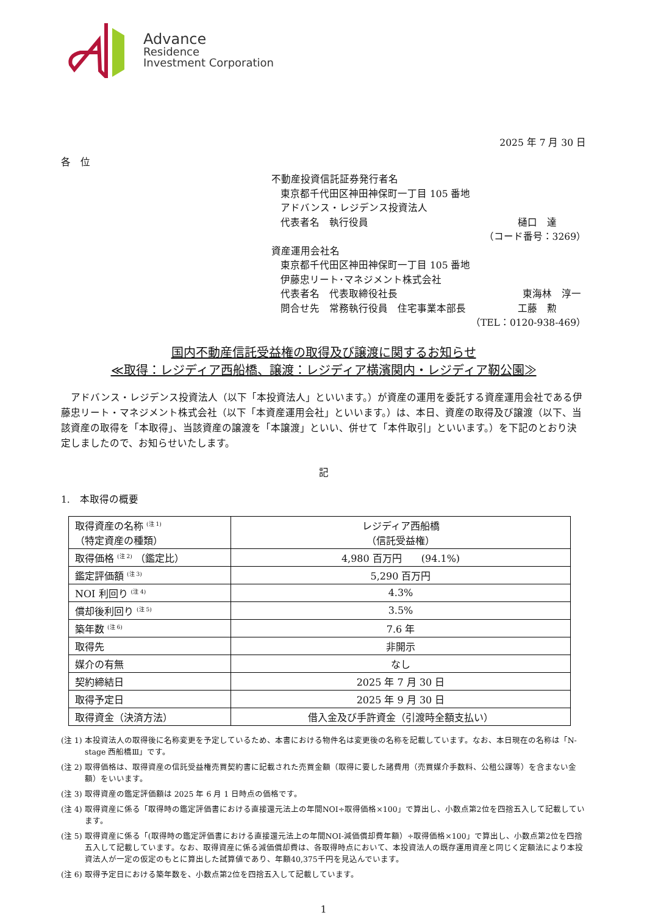Advance
Residence
Investment Corporation
2025 年 7 月 30 日
各　位
不動産投資信託証券発行者名
東京都千代田区神田神保町一丁目 105 番地
アドバンス・レジデンス投資法人
代表者名　執行役員 樋口　達
（コード番号：3269）
資産運用会社名
東京都千代田区神田神保町一丁目 105 番地
伊藤忠リート･マネジメント株式会社
代表者名　代表取締役社長 東海林　淳一
問合せ先　常務執行役員　住宅事業本部長 工藤　勲
（TEL：0120-938-469）
国内不動産信託受益権の取得及び譲渡に関するお知らせ
≪取得：レジディア西船橋、譲渡：レジディア横濱関内・レジディア靭公園≫
アドバンス・レジデンス投資法人（以下「本投資法人」といいます。）が資産の運用を委託する資産運用会社である伊藤忠リート・マネジメント株式会社（以下「本資産運用会社」といいます。）は、本日、資産の取得及び譲渡（以下、当該資産の取得を「本取得」、当該資産の譲渡を「本譲渡」といい、併せて「本件取引」といいます。）を下記のとおり決定しましたので、お知らせいたします。
記
1.　本取得の概要
| 取得資産の名称 <sup>(注 1)</sup> （特定資産の種類） | レジディア西船橋 （信託受益権） |
| 取得価格 <sup>(注 2)</sup> （鑑定比） | 4,980 百万円 (94.1%) |
| 鑑定評価額 <sup>(注 3)</sup> | 5,290 百万円 |
| NOI 利回り <sup>(注 4)</sup> | 4.3% |
| 償却後利回り <sup>(注 5)</sup> | 3.5% |
| 築年数 <sup>(注 6)</sup> | 7.6 年 |
| 取得先 | 非開示 |
| 媒介の有無 | なし |
| 契約締結日 | 2025 年 7 月 30 日 |
| 取得予定日 | 2025 年 9 月 30 日 |
| 取得資金（決済方法） | 借入金及び手許資金（引渡時全額支払い） |
(注 1) 本投資法人の取得後に名称変更を予定しているため、本書における物件名は変更後の名称を記載しています。なお、本日現在の名称は「N-stage 西船橋Ⅲ」です。
(注 2) 取得価格は、取得資産の信託受益権売買契約書に記載された売買金額（取得に要した諸費用（売買媒介手数料、公租公課等）を含まない金額）をいいます。
(注 3) 取得資産の鑑定評価額は 2025 年 6 月 1 日時点の価格です。
(注 4) 取得資産に係る「取得時の鑑定評価書における直接還元法上の年間NOI÷取得価格×100」で算出し、小数点第2位を四捨五入して記載しています。
(注 5) 取得資産に係る「(取得時の鑑定評価書における直接還元法上の年間NOI-減価償却費年額）÷取得価格×100」で算出し、小数点第2位を四捨五入して記載しています。なお、取得資産に係る減価償却費は、各取得時点において、本投資法人の既存運用資産と同じく定額法により本投資法人が一定の仮定のもとに算出した試算値であり、年額40,375千円を見込んでいます。
(注 6) 取得予定日における築年数を、小数点第2位を四捨五入して記載しています。
1